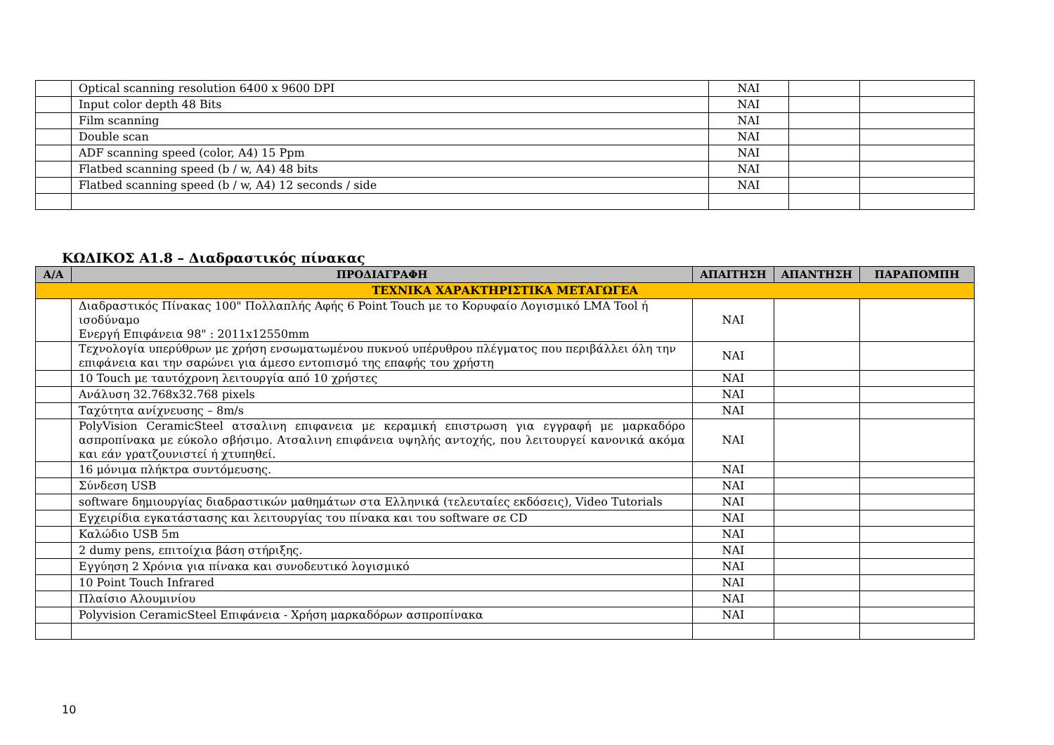| | Optical scanning resolution 6400 x 9600 DPI | ΝΑΙ | | |
| | Input color depth 48 Bits | ΝΑΙ | | |
| | Film scanning | ΝΑΙ | | |
| | Double scan | ΝΑΙ | | |
| | ADF scanning speed (color, A4) 15 Ppm | ΝΑΙ | | |
| | Flatbed scanning speed (b / w, A4) 48 bits | ΝΑΙ | | |
| | Flatbed scanning speed (b / w, A4) 12 seconds / side | ΝΑΙ | | |
ΚΩΔΙΚΟΣ Α1.8 – Διαδραστικός πίνακας
| Α/Α | ΠΡΟΔΙΑΓΡΑΦΗ | ΑΠΑΙΤΗΣΗ | ΑΠΑΝΤΗΣΗ | ΠΑΡΑΠΟΜΠΗ |
| --- | --- | --- | --- | --- |
| ΤΕΧΝΙΚΑ ΧΑΡΑΚΤΗΡΙΣΤΙΚΑ ΜΕΤΑΓΩΓΕΑ | | | | |
| | Διαδραστικός Πίνακας 100" Πολλαπλής Αφής 6 Point Touch με το Κορυφαίο Λογισμικό LMA Tool ή ισοδύναμο Ενεργή Επιφάνεια 98" : 2011x12550mm | ΝΑΙ | | |
| | Τεχνολογία υπερύθρων με χρήση ενσωματωμένου πυκνού υπέρυθρου πλέγματος που περιβάλλει όλη την επιφάνεια και την σαρώνει για άμεσο εντοπισμό της επαφής του χρήστη | ΝΑΙ | | |
| | 10 Touch με ταυτόχρονη λειτουργία από 10 χρήστες | ΝΑΙ | | |
| | Ανάλυση 32.768x32.768 pixels | ΝΑΙ | | |
| | Ταχύτητα ανίχνευσης – 8m/s | ΝΑΙ | | |
| | PolyVision CeramicSteel ατσαλινη επιφανεια με κεραμική επιστρωση για εγγραφή με μαρκαδόρο ασπροπίνακα με εύκολο σβήσιμο. Ατσαλινη επιφάνεια υψηλής αντοχής, που λειτουργεί κανονικά ακόμα και εάν γρατζουνιστεί ή χτυπηθεί. | ΝΑΙ | | |
| | 16 μόνιμα πλήκτρα συντόμευσης. | ΝΑΙ | | |
| | Σύνδεση USB | ΝΑΙ | | |
| | software δημιουργίας διαδραστικών μαθημάτων στα Ελληνικά (τελευταίες εκδόσεις), Video Tutorials | ΝΑΙ | | |
| | Εγχειρίδια εγκατάστασης και λειτουργίας του πίνακα και του software σε CD | ΝΑΙ | | |
| | Καλώδιο USB 5m | ΝΑΙ | | |
| | 2 dumy pens, επιτοίχια βάση στήριξης. | ΝΑΙ | | |
| | Εγγύηση 2 Χρόνια για πίνακα και συνοδευτικό λογισμικό | ΝΑΙ | | |
| | 10 Point Touch Infrared | ΝΑΙ | | |
| | Πλαίσιο Αλουμινίου | ΝΑΙ | | |
| | Polyvision CeramicSteel Επιφάνεια - Χρήση μαρκαδόρων ασπροπίνακα | ΝΑΙ | | |
10